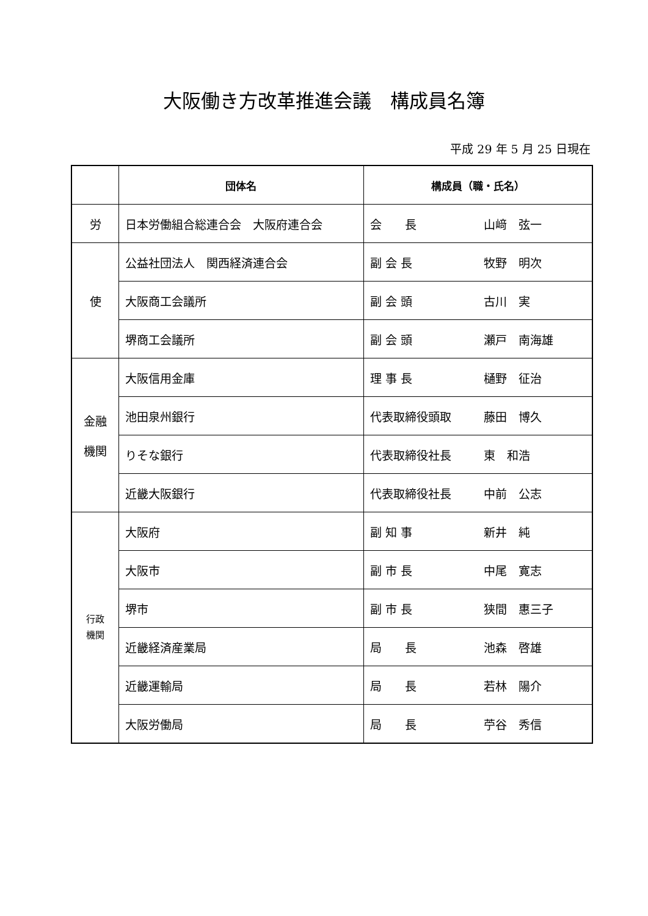大阪働き方改革推進会議　構成員名簿
平成 29 年 5 月 25 日現在
| | 団体名 | 構成員（職・氏名） |
| --- | --- | --- |
| 労 | 日本労働組合総連合会 大阪府連合会 | 会 長 山﨑 弦一 |
| 使 | 公益社団法人 関西経済連合会 | 副 会 長 牧野 明次 |
| | 大阪商工会議所 | 副 会 頭 古川 実 |
| | 堺商工会議所 | 副 会 頭 瀬戸 南海雄 |
| 金融 機関 | 大阪信用金庫 | 理 事 長 樋野 征治 |
| | 池田泉州銀行 | 代表取締役頭取 藤田 博久 |
| | りそな銀行 | 代表取締役社長 東 和浩 |
| | 近畿大阪銀行 | 代表取締役社長 中前 公志 |
| 行政 機関 | 大阪府 | 副 知 事 新井 純 |
| | 大阪市 | 副 市 長 中尾 寛志 |
| | 堺市 | 副 市 長 狭間 惠三子 |
| | 近畿経済産業局 | 局 長 池森 啓雄 |
| | 近畿運輸局 | 局 長 若林 陽介 |
| | 大阪労働局 | 局 長 苧谷 秀信 |